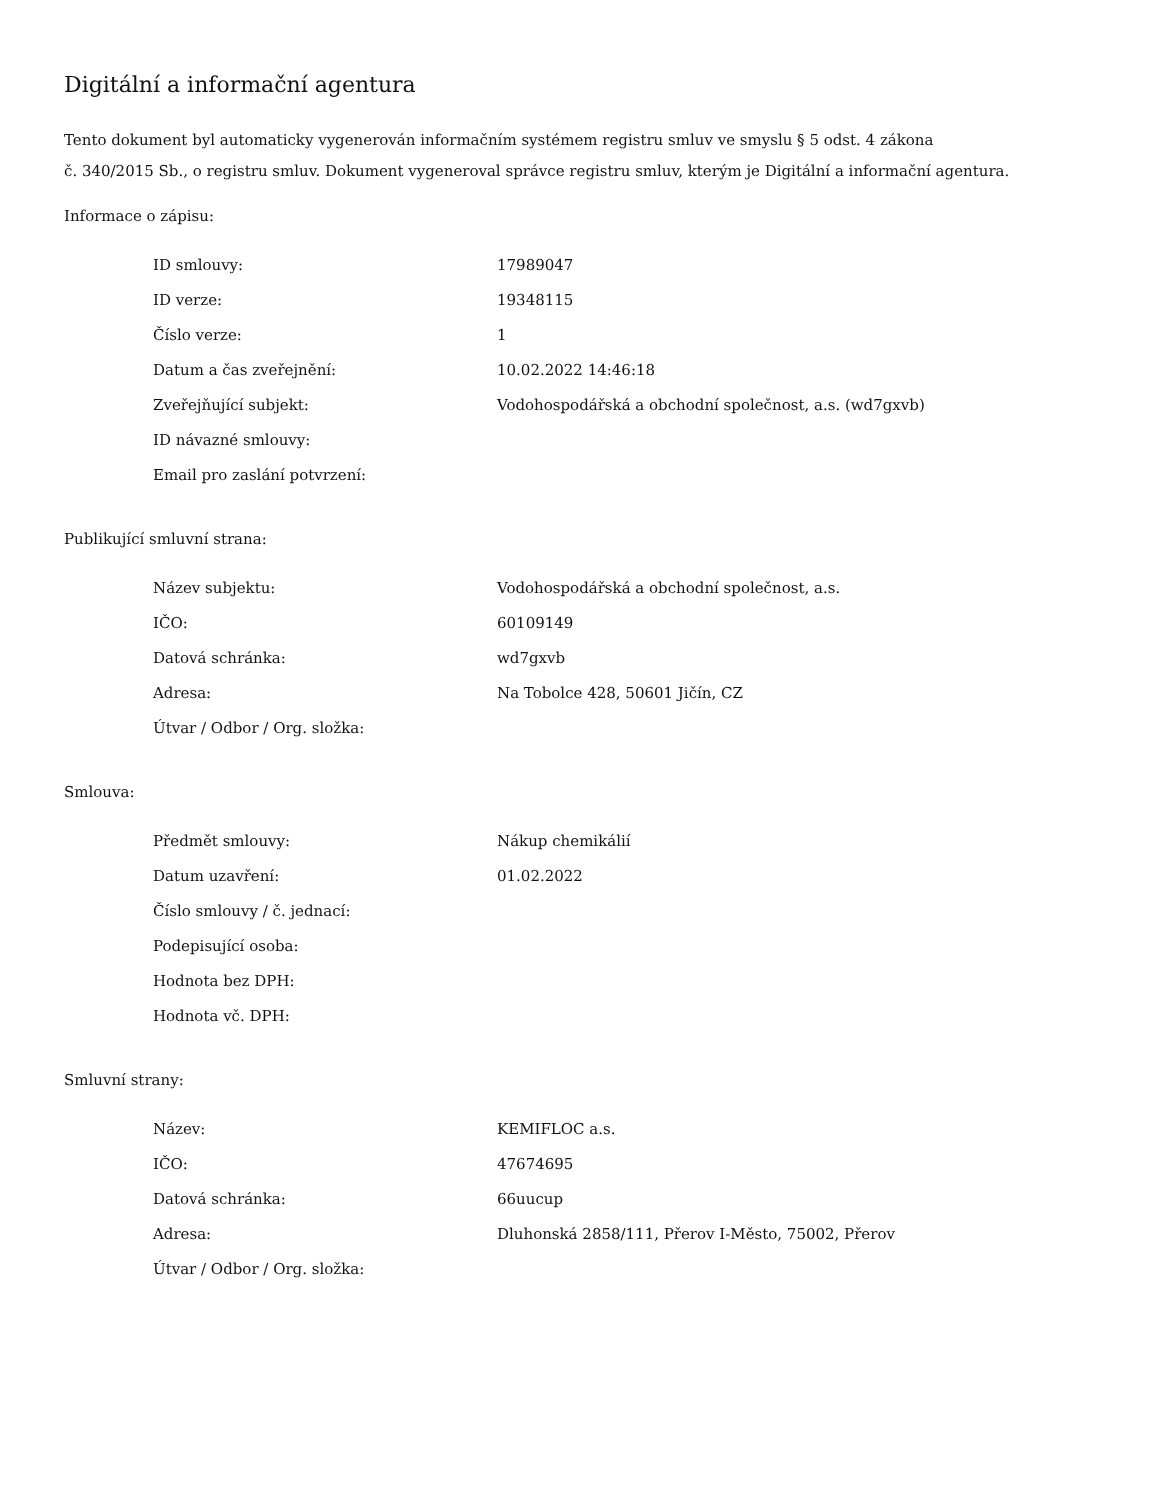Digitální a informační agentura
Tento dokument byl automaticky vygenerován informačním systémem registru smluv ve smyslu § 5 odst. 4 zákona
č. 340/2015 Sb., o registru smluv. Dokument vygeneroval správce registru smluv, kterým je Digitální a informační agentura.
Informace o zápisu:
| ID smlouvy: | 17989047 |
| ID verze: | 19348115 |
| Číslo verze: | 1 |
| Datum a čas zveřejnění: | 10.02.2022 14:46:18 |
| Zveřejňující subjekt: | Vodohospodářská a obchodní společnost, a.s. (wd7gxvb) |
| ID návazné smlouvy: | |
| Email pro zaslání potvrzení: | |
Publikující smluvní strana:
| Název subjektu: | Vodohospodářská a obchodní společnost, a.s. |
| IČO: | 60109149 |
| Datová schránka: | wd7gxvb |
| Adresa: | Na Tobolce 428, 50601 Jičín, CZ |
| Útvar / Odbor / Org. složka: | |
Smlouva:
| Předmět smlouvy: | Nákup chemikálií |
| Datum uzavření: | 01.02.2022 |
| Číslo smlouvy / č. jednací: | |
| Podepisující osoba: | |
| Hodnota bez DPH: | |
| Hodnota vč. DPH: | |
Smluvní strany:
| Název: | KEMIFLOC a.s. |
| IČO: | 47674695 |
| Datová schránka: | 66uucup |
| Adresa: | Dluhonská 2858/111, Přerov I-Město, 75002, Přerov |
| Útvar / Odbor / Org. složka: | |